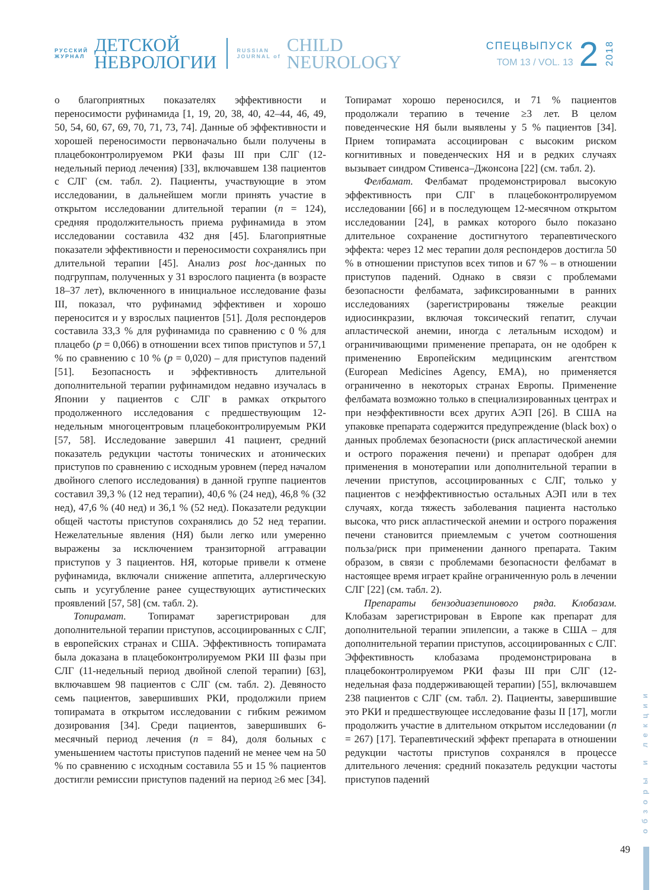РУССКИЙ
ЖУРНАЛ
ДЕТСКОЙ
НЕВРОЛОГИИ
RUSSIAN
JOURNAL of
CHILD
NEUROLOGY
СПЕЦВЫПУСК
ТОМ 13 / VOL. 13
2
2018
о благоприятных показателях эффективности и переносимости руфинамида [1, 19, 20, 38, 40, 42–44, 46, 49, 50, 54, 60, 67, 69, 70, 71, 73, 74]. Данные об эффективности и хорошей переносимости первоначально были получены в плацебоконтролируемом РКИ фазы III при СЛГ (12-недельный период лечения) [33], включавшем 138 пациентов с СЛГ (см. табл. 2). Пациенты, участвующие в этом исследовании, в дальнейшем могли принять участие в открытом исследовании длительной терапии (n = 124), средняя продолжительность приема руфинамида в этом исследовании составила 432 дня [45]. Благоприятные показатели эффективности и переносимости сохранялись при длительной терапии [45]. Анализ post hoc-данных по подгруппам, полученных у 31 взрослого пациента (в возрасте 18–37 лет), включенного в инициальное исследование фазы III, показал, что руфинамид эффективен и хорошо переносится и у взрослых пациентов [51]. Доля респондеров составила 33,3 % для руфинамида по сравнению с 0 % для плацебо (p = 0,066) в отношении всех типов приступов и 57,1 % по сравнению с 10 % (p = 0,020) – для приступов падений [51]. Безопасность и эффективность длительной дополнительной терапии руфинамидом недавно изучалась в Японии у пациентов с СЛГ в рамках открытого продолженного исследования с предшествующим 12-недельным многоцентровым плацебоконтролируемым РКИ [57, 58]. Исследование завершил 41 пациент, средний показатель редукции частоты тонических и атонических приступов по сравнению с исходным уровнем (перед началом двойного слепого исследования) в данной группе пациентов составил 39,3 % (12 нед терапии), 40,6 % (24 нед), 46,8 % (32 нед), 47,6 % (40 нед) и 36,1 % (52 нед). Показатели редукции общей частоты приступов сохранялись до 52 нед терапии. Нежелательные явления (НЯ) были легко или умеренно выражены за исключением транзиторной аггравации приступов у 3 пациентов. НЯ, которые привели к отмене руфинамида, включали снижение аппетита, аллергическую сыпь и усугубление ранее существующих аутистических проявлений [57, 58] (см. табл. 2).
Топирамат. Топирамат зарегистрирован для дополнительной терапии приступов, ассоциированных с СЛГ, в европейских странах и США. Эффективность топирамата была доказана в плацебоконтролируемом РКИ III фазы при СЛГ (11-недельный период двойной слепой терапии) [63], включавшем 98 пациентов с СЛГ (см. табл. 2). Девяносто семь пациентов, завершивших РКИ, продолжили прием топирамата в открытом исследовании с гибким режимом дозирования [34]. Среди пациентов, завершивших 6-месячный период лечения (n = 84), доля больных с уменьшением частоты приступов падений не менее чем на 50 % по сравнению с исходным составила 55 и 15 % пациентов достигли ремиссии приступов падений на период ≥6 мес [34]. Топирамат хорошо переносился, и 71 % пациентов продолжали терапию в течение ≥3 лет. В целом поведенческие НЯ были выявлены у 5 % пациентов [34]. Прием топирамата ассоциирован с высоким риском когнитивных и поведенческих НЯ и в редких случаях вызывает синдром Стивенса–Джонсона [22] (см. табл. 2).
Фелбамат. Фелбамат продемонстрировал высокую эффективность при СЛГ в плацебоконтролируемом исследовании [66] и в последующем 12-месячном открытом исследовании [24], в рамках которого было показано длительное сохранение достигнутого терапевтического эффекта: через 12 мес терапии доля респондеров достигла 50 % в отношении приступов всех типов и 67 % – в отношении приступов падений. Однако в связи с проблемами безопасности фелбамата, зафиксированными в ранних исследованиях (зарегистрированы тяжелые реакции идиосинкразии, включая токсический гепатит, случаи апластической анемии, иногда с летальным исходом) и ограничивающими применение препарата, он не одобрен к применению Европейским медицинским агентством (European Medicines Agency, EMA), но применяется ограниченно в некоторых странах Европы. Применение фелбамата возможно только в специализированных центрах и при неэффективности всех других АЭП [26]. В США на упаковке препарата содержится предупреждение (black box) о данных проблемах безопасности (риск апластической анемии и острого поражения печени) и препарат одобрен для применения в монотерапии или дополнительной терапии в лечении приступов, ассоциированных с СЛГ, только у пациентов с неэффективностью остальных АЭП или в тех случаях, когда тяжесть заболевания пациента настолько высока, что риск апластической анемии и острого поражения печени становится приемлемым с учетом соотношения польза/риск при применении данного препарата. Таким образом, в связи с проблемами безопасности фелбамат в настоящее время играет крайне ограниченную роль в лечении СЛГ [22] (см. табл. 2).
Препараты бензодиазепинового ряда. Клобазам. Клобазам зарегистрирован в Европе как препарат для дополнительной терапии эпилепсии, а также в США – для дополнительной терапии приступов, ассоциированных с СЛГ. Эффективность клобазама продемонстрирована в плацебоконтролируемом РКИ фазы III при СЛГ (12-недельная фаза поддерживающей терапии) [55], включавшем 238 пациентов с СЛГ (см. табл. 2). Пациенты, завершившие это РКИ и предшествующее исследование фазы II [17], могли продолжить участие в длительном открытом исследовании (n = 267) [17]. Терапевтический эффект препарата в отношении редукции частоты приступов сохранялся в процессе длительного лечения: средний показатель редукции частоты приступов падений
обзоры и лекции
49